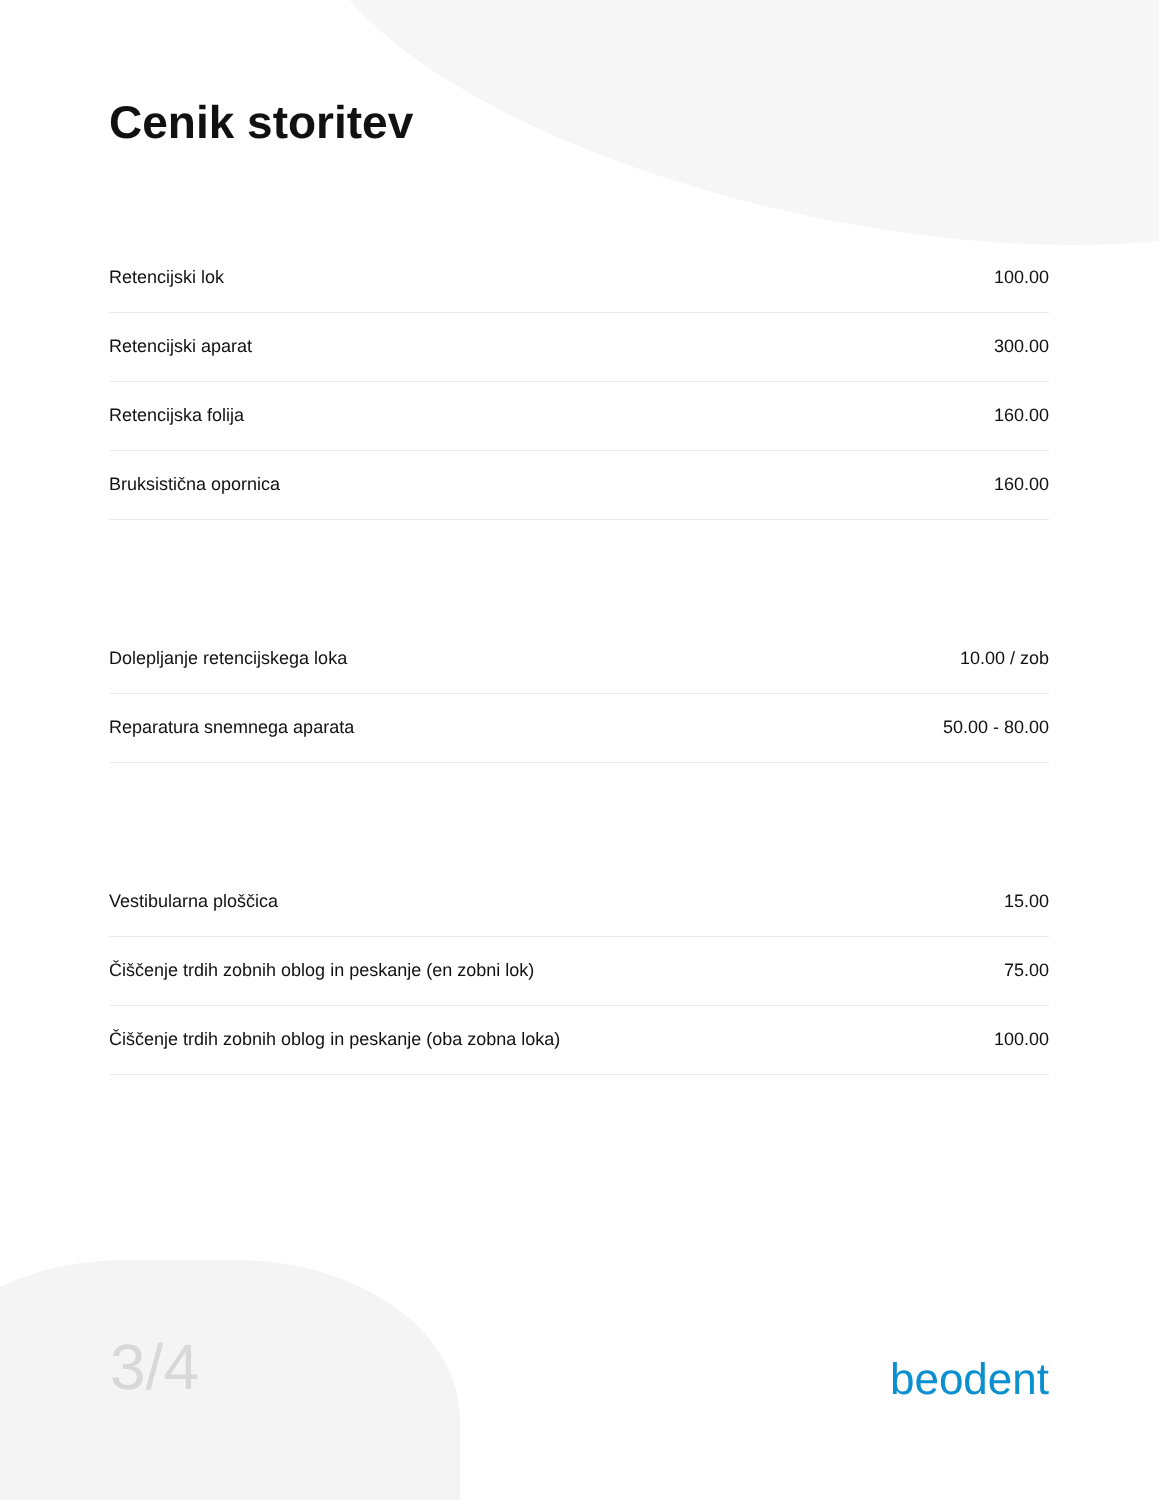Cenik storitev
| Retencijski lok | 100.00 |
| Retencijski aparat | 300.00 |
| Retencijska folija | 160.00 |
| Bruksistična opornica | 160.00 |
| Dolepljanje retencijskega loka | 10.00 / zob |
| Reparatura snemnega aparata | 50.00 - 80.00 |
| Vestibularna ploščica | 15.00 |
| Čiščenje trdih zobnih oblog in peskanje (en zobni lok) | 75.00 |
| Čiščenje trdih zobnih oblog in peskanje (oba zobna loka) | 100.00 |
3/4
beodent